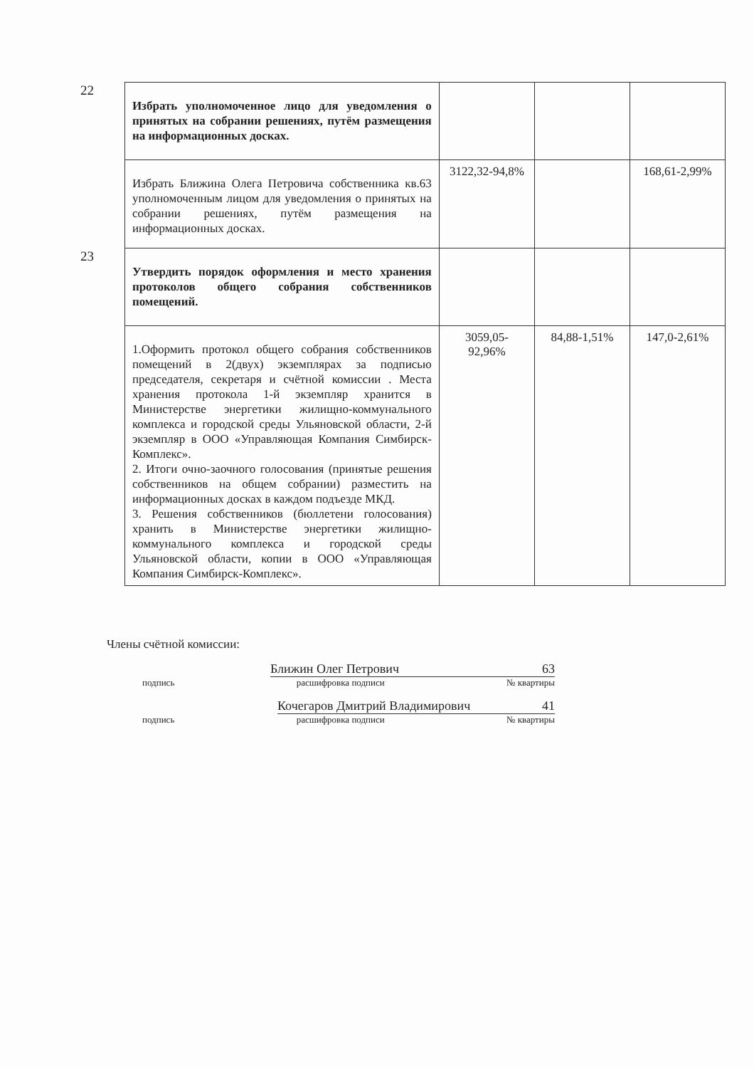| 22 | Избрать уполномоченное лицо для уведомления о принятых на собрании решениях, путём размещения на информационных досках. | | | |
| | Избрать Ближина Олега Петровича собственника кв.63 уполномоченным лицом для уведомления о принятых на собрании решениях, путём размещения на информационных досках. | 3122,32-94,8% | | 168,61-2,99% |
| 23 | Утвердить порядок оформления и место хранения протоколов общего собрания собственников помещений. | | | |
| | 1.Оформить протокол общего собрания собственников помещений в 2(двух) экземплярах за подписью председателя, секретаря и счётной комиссии . Места хранения протокола 1-й экземпляр хранится в Министерстве энергетики жилищно-коммунального комплекса и городской среды Ульяновской области, 2-й экземпляр в ООО «Управляющая Компания Симбирск-Комплекс». 2. Итоги очно-заочного голосования (принятые решения собственников на общем собрании) разместить на информационных досках в каждом подъезде МКД. 3. Решения собственников (бюллетени голосования) хранить в Министерстве энергетики жилищно-коммунального комплекса и городской среды Ульяновской области, копии в ООО «Управляющая Компания Симбирск-Комплекс». | 3059,05- 92,96% | 84,88-1,51% | 147,0-2,61% |
Члены счётной комиссии:
Ближин Олег Петрович 63
подпись расшифровка подписи № квартиры
Кочегаров Дмитрий Владимирович 41
подпись расшифровка подписи № квартиры